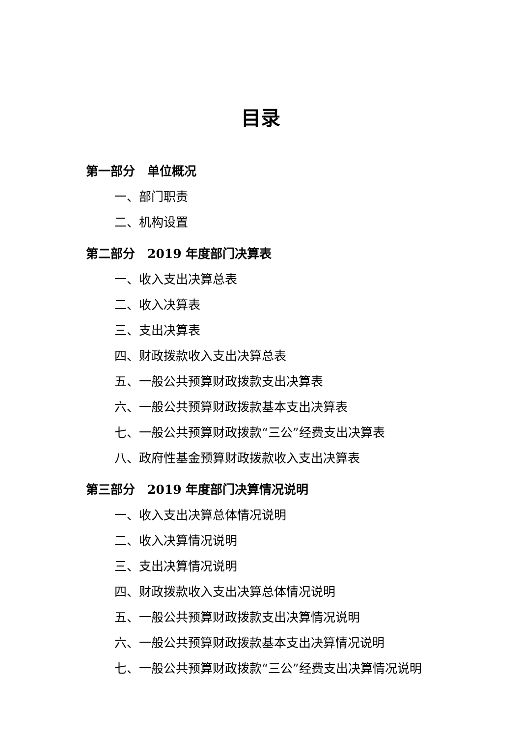目录
第一部分　单位概况
一、部门职责
二、机构设置
第二部分　2019 年度部门决算表
一、收入支出决算总表
二、收入决算表
三、支出决算表
四、财政拨款收入支出决算总表
五、一般公共预算财政拨款支出决算表
六、一般公共预算财政拨款基本支出决算表
七、一般公共预算财政拨款“三公”经费支出决算表
八、政府性基金预算财政拨款收入支出决算表
第三部分　2019 年度部门决算情况说明
一、收入支出决算总体情况说明
二、收入决算情况说明
三、支出决算情况说明
四、财政拨款收入支出决算总体情况说明
五、一般公共预算财政拨款支出决算情况说明
六、一般公共预算财政拨款基本支出决算情况说明
七、一般公共预算财政拨款“三公”经费支出决算情况说明